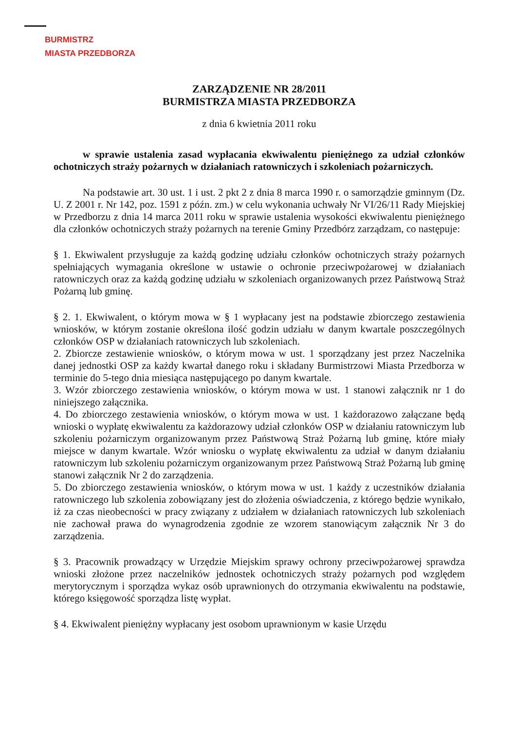BURMISTRZ
MIASTA PRZEDBORZA
ZARZĄDZENIE NR 28/2011
BURMISTRZA MIASTA PRZEDBORZA
z dnia 6 kwietnia 2011 roku
w sprawie ustalenia zasad wypłacania ekwiwalentu pieniężnego za udział członków ochotniczych straży pożarnych w działaniach ratowniczych i szkoleniach pożarniczych.
Na podstawie art. 30 ust. 1 i ust. 2 pkt 2 z dnia 8 marca 1990 r. o samorządzie gminnym (Dz. U. Z 2001 r. Nr 142, poz. 1591 z późn. zm.) w celu wykonania uchwały Nr VI/26/11 Rady Miejskiej w Przedborzu z dnia 14 marca 2011 roku w sprawie ustalenia wysokości ekwiwalentu pieniężnego dla członków ochotniczych straży pożarnych na terenie Gminy Przedbórz zarządzam, co następuje:
§ 1. Ekwiwalent przysługuje za każdą godzinę udziału członków ochotniczych straży pożarnych spełniających wymagania określone w ustawie o ochronie przeciwpożarowej w działaniach ratowniczych oraz za każdą godzinę udziału w szkoleniach organizowanych przez Państwową Straż Pożarną lub gminę.
§ 2. 1. Ekwiwalent, o którym mowa w § 1 wypłacany jest na podstawie zbiorczego zestawienia wniosków, w którym zostanie określona ilość godzin udziału w danym kwartale poszczególnych członków OSP w działaniach ratowniczych lub szkoleniach.
2. Zbiorcze zestawienie wniosków, o którym mowa w ust. 1 sporządzany jest przez Naczelnika danej jednostki OSP za każdy kwartał danego roku i składany Burmistrzowi Miasta Przedborza w terminie do 5-tego dnia miesiąca następującego po danym kwartale.
3. Wzór zbiorczego zestawienia wniosków, o którym mowa w ust. 1 stanowi załącznik nr 1 do niniejszego załącznika.
4. Do zbiorczego zestawienia wniosków, o którym mowa w ust. 1 każdorazowo załączane będą wnioski o wypłatę ekwiwalentu za każdorazowy udział członków OSP w działaniu ratowniczym lub szkoleniu pożarniczym organizowanym przez Państwową Straż Pożarną lub gminę, które miały miejsce w danym kwartale. Wzór wniosku o wypłatę ekwiwalentu za udział w danym działaniu ratowniczym lub szkoleniu pożarniczym organizowanym przez Państwową Straż Pożarną lub gminę stanowi załącznik Nr 2 do zarządzenia.
5. Do zbiorczego zestawienia wniosków, o którym mowa w ust. 1 każdy z uczestników działania ratowniczego lub szkolenia zobowiązany jest do złożenia oświadczenia, z którego będzie wynikało, iż za czas nieobecności w pracy związany z udziałem w działaniach ratowniczych lub szkoleniach nie zachował prawa do wynagrodzenia zgodnie ze wzorem stanowiącym załącznik Nr 3 do zarządzenia.
§ 3. Pracownik prowadzący w Urzędzie Miejskim sprawy ochrony przeciwpożarowej sprawdza wnioski złożone przez naczelników jednostek ochotniczych straży pożarnych pod względem merytorycznym i sporządza wykaz osób uprawnionych do otrzymania ekwiwalentu na podstawie, którego księgowość sporządza listę wypłat.
§ 4. Ekwiwalent pieniężny wypłacany jest osobom uprawnionym w kasie Urzędu